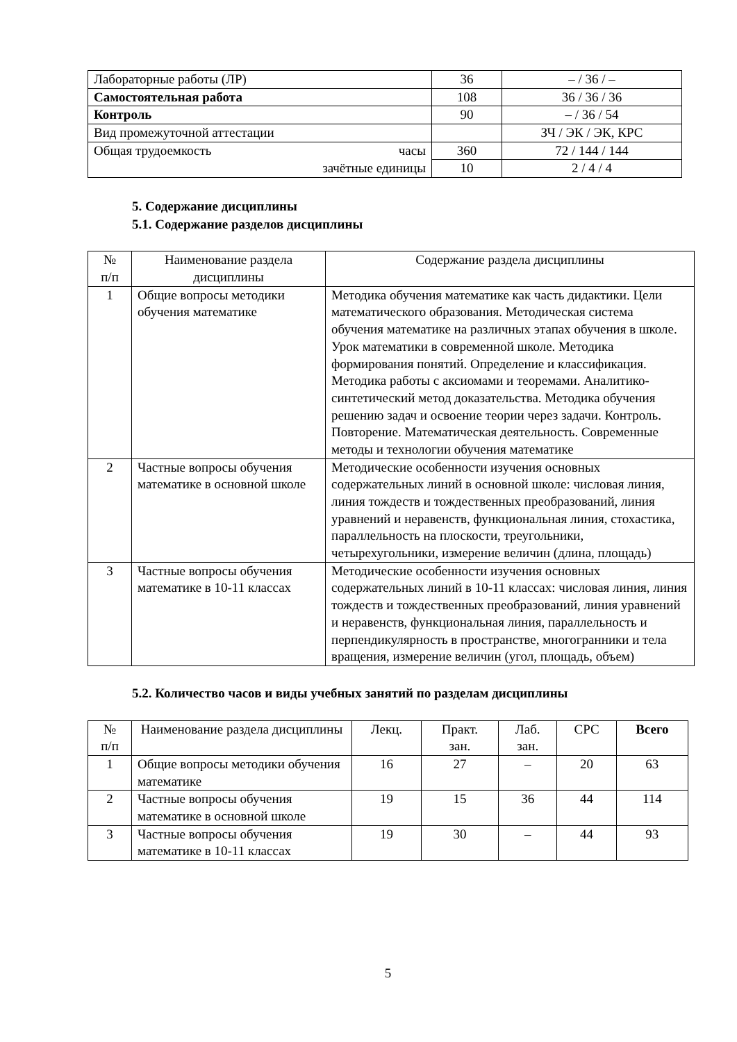| Лабораторные работы (ЛР) | 36 | – / 36 / – |
| Самостоятельная работа | 108 | 36 / 36 / 36 |
| Контроль | 90 | – / 36 / 54 |
| Вид промежуточной аттестации | | ЗЧ / ЭК / ЭК, КРС |
| Общая трудоемкость часы | 360 | 72 / 144 / 144 |
| зачётные единицы | 10 | 2 / 4 / 4 |
5. Содержание дисциплины
5.1. Содержание разделов дисциплины
| № п/п | Наименование раздела дисциплины | Содержание раздела дисциплины |
| 1 | Общие вопросы методики обучения математике | Методика обучения математике как часть дидактики. Цели математического образования. Методическая система обучения математике на различных этапах обучения в школе. Урок математики в современной школе. Методика формирования понятий. Определение и классификация. Методика работы с аксиомами и теоремами. Аналитико-синтетический метод доказательства. Методика обучения решению задач и освоение теории через задачи. Контроль. Повторение. Математическая деятельность. Современные методы и технологии обучения математике |
| 2 | Частные вопросы обучения математике в основной школе | Методические особенности изучения основных содержательных линий в основной школе: числовая линия, линия тождеств и тождественных преобразований, линия уравнений и неравенств, функциональная линия, стохастика, параллельность на плоскости, треугольники, четырехугольники, измерение величин (длина, площадь) |
| 3 | Частные вопросы обучения математике в 10-11 классах | Методические особенности изучения основных содержательных линий в 10-11 классах: числовая линия, линия тождеств и тождественных преобразований, линия уравнений и неравенств, функциональная линия, параллельность и перпендикулярность в пространстве, многогранники и тела вращения, измерение величин (угол, площадь, объем) |
5.2. Количество часов и виды учебных занятий по разделам дисциплины
| № п/п | Наименование раздела дисциплины | Лекц. | Практ. зан. | Лаб. зан. | СРС | Всего |
| 1 | Общие вопросы методики обучения математике | 16 | 27 | – | 20 | 63 |
| 2 | Частные вопросы обучения математике в основной школе | 19 | 15 | 36 | 44 | 114 |
| 3 | Частные вопросы обучения математике в 10-11 классах | 19 | 30 | – | 44 | 93 |
5